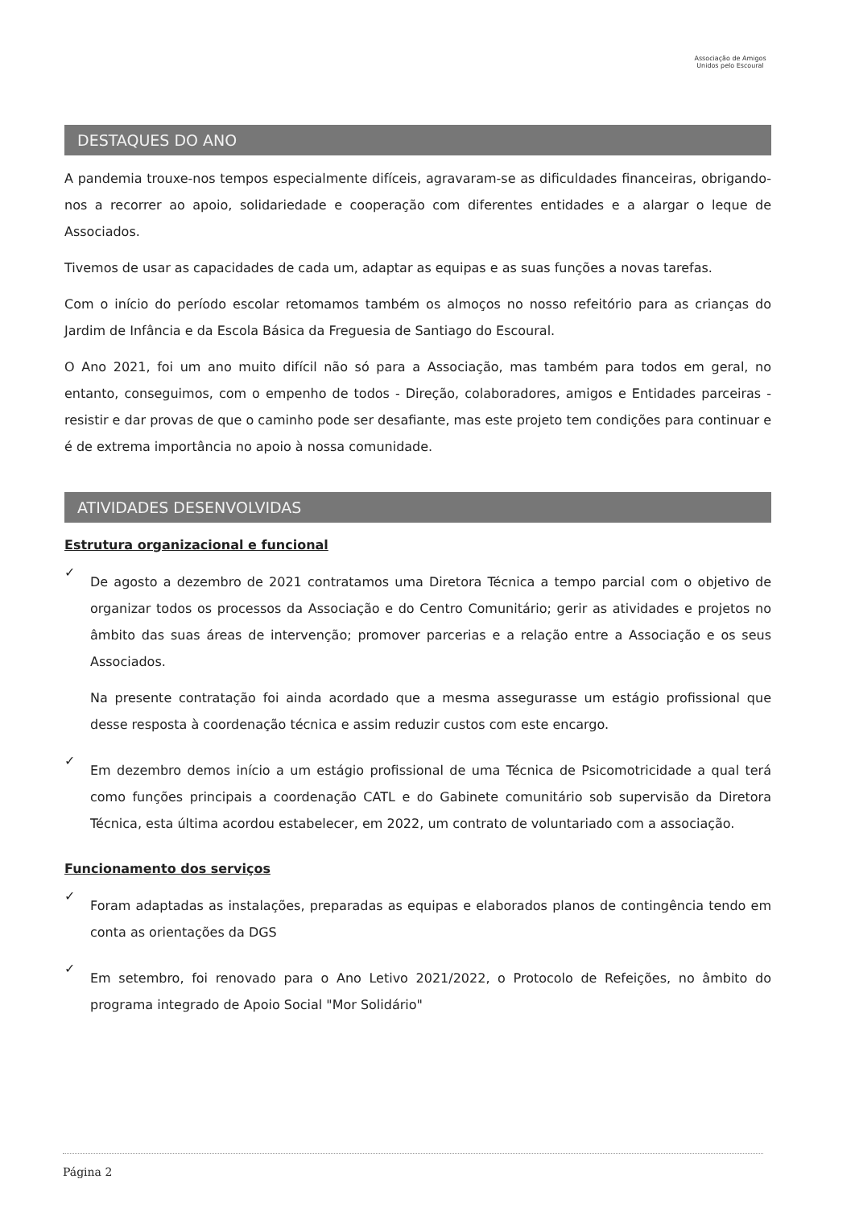Associação de Amigos Unidos pelo Escoural
DESTAQUES DO ANO
A pandemia trouxe-nos tempos especialmente difíceis, agravaram-se as dificuldades financeiras, obrigando-nos a recorrer ao apoio, solidariedade e cooperação com diferentes entidades e a alargar o leque de Associados.
Tivemos de usar as capacidades de cada um, adaptar as equipas e as suas funções a novas tarefas.
Com o início do período escolar retomamos também os almoços no nosso refeitório para as crianças do Jardim de Infância e da Escola Básica da Freguesia de Santiago do Escoural.
O Ano 2021, foi um ano muito difícil não só para a Associação, mas também para todos em geral, no entanto, conseguimos, com o empenho de todos - Direção, colaboradores, amigos e Entidades parceiras - resistir e dar provas de que o caminho pode ser desafiante, mas este projeto tem condições para continuar e é de extrema importância no apoio à nossa comunidade.
ATIVIDADES DESENVOLVIDAS
Estrutura organizacional e funcional
✓
De agosto a dezembro de 2021 contratamos uma Diretora Técnica a tempo parcial com o objetivo de organizar todos os processos da Associação e do Centro Comunitário; gerir as atividades e projetos no âmbito das suas áreas de intervenção; promover parcerias e a relação entre a Associação e os seus Associados.
Na presente contratação foi ainda acordado que a mesma assegurasse um estágio profissional que desse resposta à coordenação técnica e assim reduzir custos com este encargo.
✓
Em dezembro demos início a um estágio profissional de uma Técnica de Psicomotricidade a qual terá como funções principais a coordenação CATL e do Gabinete comunitário sob supervisão da Diretora Técnica, esta última acordou estabelecer, em 2022, um contrato de voluntariado com a associação.
Funcionamento dos serviços
✓
Foram adaptadas as instalações, preparadas as equipas e elaborados planos de contingência tendo em conta as orientações da DGS
✓
Em setembro, foi renovado para o Ano Letivo 2021/2022, o Protocolo de Refeições, no âmbito do programa integrado de Apoio Social "Mor Solidário"
Página 2